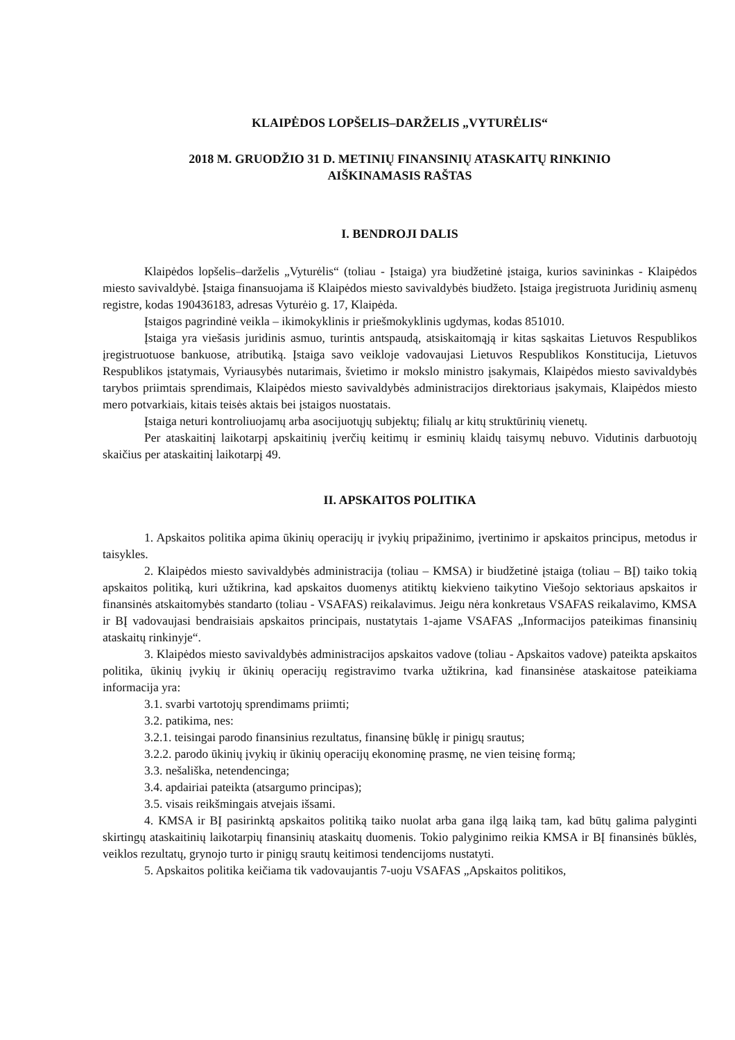KLAIPĖDOS LOPŠELIS–DARŽELIS „VYTURĖLIS“
2018 M. GRUODŽIO 31 D. METINIŲ FINANSINIŲ ATASKAITŲ RINKINIO
AIŠKINAMASIS RAŠTAS
I. BENDROJI DALIS
Klaipėdos lopšelis–darželis „Vyturėlis“ (toliau - Įstaiga) yra biudžetinė įstaiga, kurios savininkas - Klaipėdos miesto savivaldybė. Įstaiga finansuojama iš Klaipėdos miesto savivaldybės biudžeto. Įstaiga įregistruota Juridinių asmenų registre, kodas 190436183, adresas Vyturėio g. 17, Klaipėda.
Įstaigos pagrindinė veikla – ikimokyklinis ir priešmokyklinis ugdymas, kodas 851010.
Įstaiga yra viešasis juridinis asmuo, turintis antspaudą, atsiskaitomąją ir kitas sąskaitas Lietuvos Respublikos įregistruotuose bankuose, atributiką. Įstaiga savo veikloje vadovaujasi Lietuvos Respublikos Konstitucija, Lietuvos Respublikos įstatymais, Vyriausybės nutarimais, švietimo ir mokslo ministro įsakymais, Klaipėdos miesto savivaldybės tarybos priimtais sprendimais, Klaipėdos miesto savivaldybės administracijos direktoriaus įsakymais, Klaipėdos miesto mero potvarkiais, kitais teisės aktais bei įstaigos nuostatais.
Įstaiga neturi kontroliuojamų arba asocijuotųjų subjektų; filialų ar kitų struktūrinių vienetų.
Per ataskaitinį laikotarpį apskaitinių įverčių keitimų ir esminių klaidų taisymų nebuvo. Vidutinis darbuotojų skaičius per ataskaitinį laikotarpį 49.
II. APSKAITOS POLITIKA
1. Apskaitos politika apima ūkinių operacijų ir įvykių pripažinimo, įvertinimo ir apskaitos principus, metodus ir taisykles.
2. Klaipėdos miesto savivaldybės administracija (toliau – KMSA) ir biudžetinė įstaiga (toliau – BĮ) taiko tokią apskaitos politiką, kuri užtikrina, kad apskaitos duomenys atitiktų kiekvieno taikytino Viešojo sektoriaus apskaitos ir finansinės atskaitomybės standarto (toliau - VSAFAS) reikalavimus. Jeigu nėra konkretaus VSAFAS reikalavimo, KMSA ir BĮ vadovaujasi bendraisiais apskaitos principais, nustatytais 1-ajame VSAFAS „Informacijos pateikimas finansinių ataskaitų rinkinyje“.
3. Klaipėdos miesto savivaldybės administracijos apskaitos vadove (toliau - Apskaitos vadove) pateikta apskaitos politika, ūkinių įvykių ir ūkinių operacijų registravimo tvarka užtikrina, kad finansinėse ataskaitose pateikiama informacija yra:
3.1. svarbi vartotojų sprendimams priimti;
3.2. patikima, nes:
3.2.1. teisingai parodo finansinius rezultatus, finansinę būklę ir pinigų srautus;
3.2.2. parodo ūkinių įvykių ir ūkinių operacijų ekonominę prasmę, ne vien teisinę formą;
3.3. nešališka, netendencinga;
3.4. apdairiai pateikta (atsargumo principas);
3.5. visais reikšmingais atvejais išsami.
4. KMSA ir BĮ pasirinktą apskaitos politiką taiko nuolat arba gana ilgą laiką tam, kad būtų galima palyginti skirtingų ataskaitinių laikotarpių finansinių ataskaitų duomenis. Tokio palyginimo reikia KMSA ir BĮ finansinės būklės, veiklos rezultatų, grynojo turto ir pinigų srautų keitimosi tendencijoms nustatyti.
5. Apskaitos politika keičiama tik vadovaujantis 7-uoju VSAFAS „Apskaitos politikos,